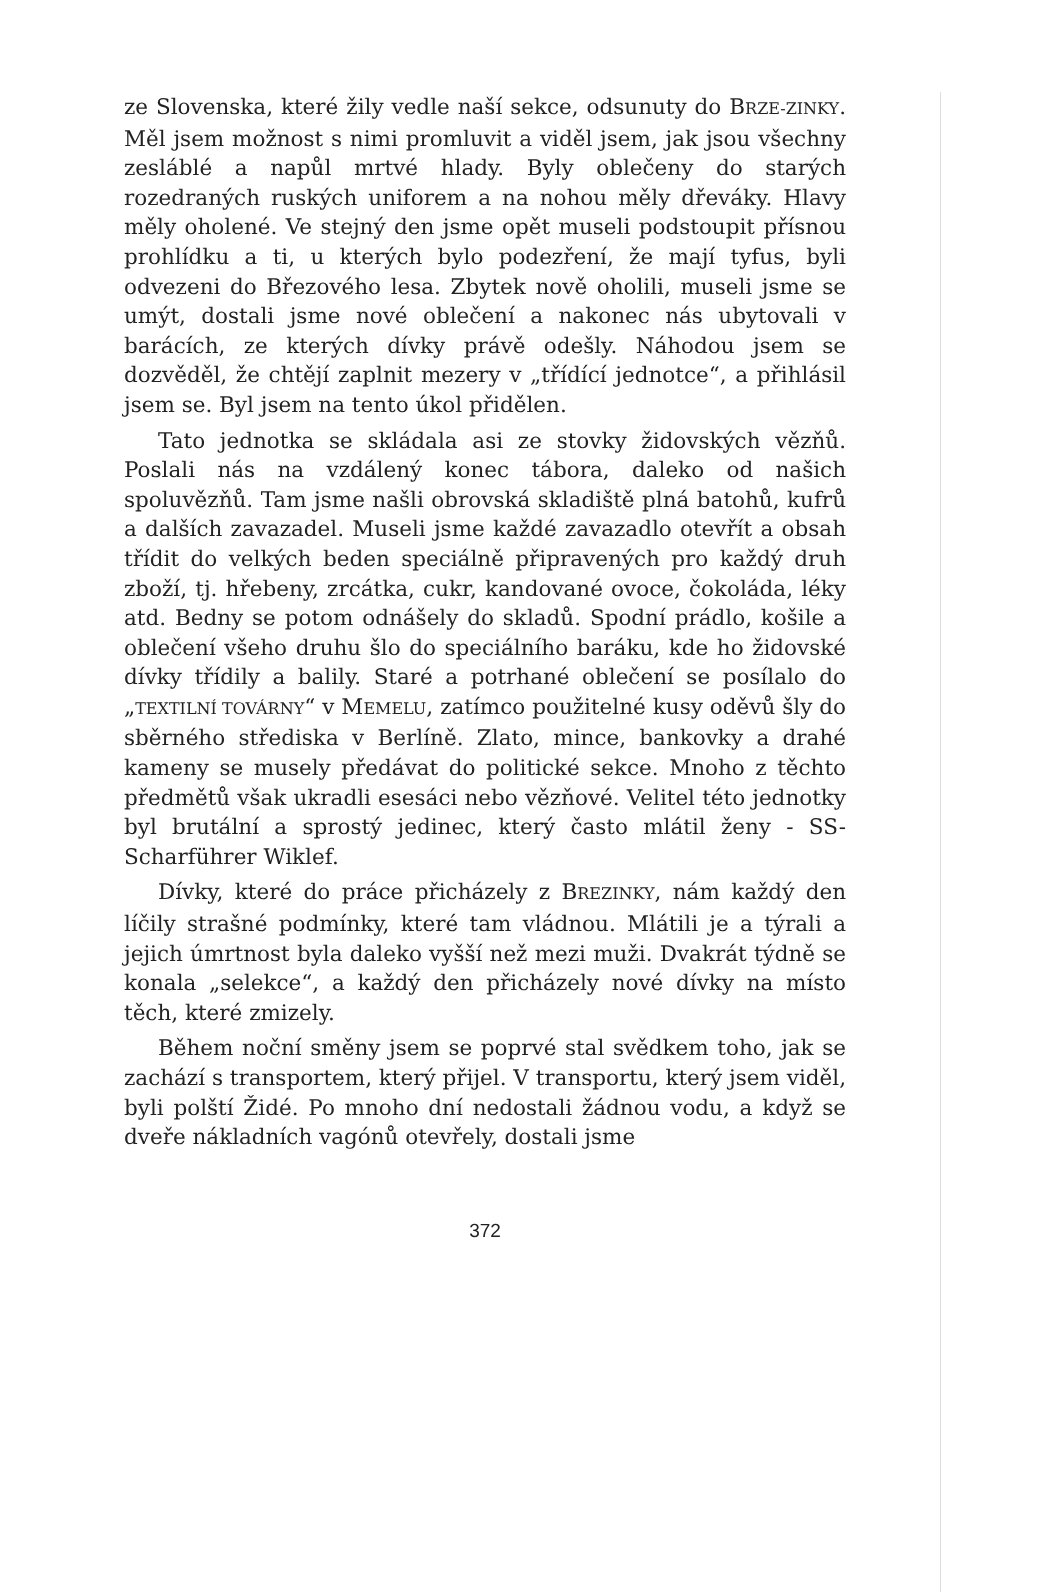ze Slovenska, které žily vedle naší sekce, odsunuty do BRZE-ZINKY. Měl jsem možnost s nimi promluvit a viděl jsem, jak jsou všechny zesláblé a napůl mrtvé hlady. Byly oblečeny do starých rozedraných ruských uniforem a na nohou měly dřeváky. Hlavy měly oholené. Ve stejný den jsme opět museli podstoupit přísnou prohlídku a ti, u kterých bylo podezření, že mají tyfus, byli odvezeni do Březového lesa. Zbytek nově oholili, museli jsme se umýt, dostali jsme nové oblečení a nakonec nás ubytovali v barácích, ze kterých dívky právě odešly. Náhodou jsem se dozvěděl, že chtějí zaplnit mezery v „třídící jednotce“, a přihlásil jsem se. Byl jsem na tento úkol přidělen.
Tato jednotka se skládala asi ze stovky židovských vězňů. Poslali nás na vzdálený konec tábora, daleko od našich spoluvězňů. Tam jsme našli obrovská skladiště plná batohů, kufrů a dalších zavazadel. Museli jsme každé zavazadlo otevřít a obsah třídit do velkých beden speciálně připravených pro každý druh zboží, tj. hřebeny, zrcátka, cukr, kandované ovoce, čokoláda, léky atd. Bedny se potom odnášely do skladů. Spodní prádlo, košile a oblečení všeho druhu šlo do speciálního baráku, kde ho židovské dívky třídily a balily. Staré a potrhané oblečení se posílalo do „TEXTILNÍ TOVÁRNY“ v MEMELU, zatímco použitelné kusy oděvů šly do sběrného střediska v Berlíně. Zlato, mince, bankovky a drahé kameny se musely předávat do politické sekce. Mnoho z těchto předmětů však ukradli esesáci nebo vězňové. Velitel této jednotky byl brutální a sprostý jedinec, který často mlátil ženy - SS-Scharführer Wiklef.
Dívky, které do práce přicházely z BREZINKY, nám každý den líčily strašné podmínky, které tam vládnou. Mlátili je a týrali a jejich úmrtnost byla daleko vyšší než mezi muži. Dvakrát týdně se konala „selekce“, a každý den přicházely nové dívky na místo těch, které zmizely.
Během noční směny jsem se poprvé stal svědkem toho, jak se zachází s transportem, který přijel. V transportu, který jsem viděl, byli polští Židé. Po mnoho dní nedostali žádnou vodu, a když se dveře nákladních vagónů otevřely, dostali jsme
372